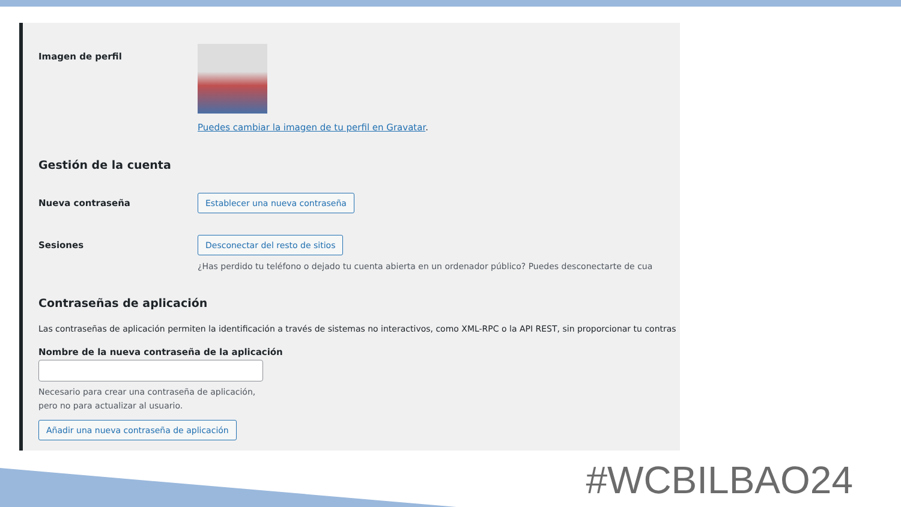Imagen de perfil Puedes cambiar la imagen de tu perfil en Gravatar.
Gestión de la cuenta
Nueva contraseña
Establecer una nueva contraseña
Sesiones Desconectar del resto de sitios
¿Has perdido tu teléfono o dejado tu cuenta abierta en un ordenador público? Puedes desconectarte de cua
Contraseñas de aplicación
Las contraseñas de aplicación permiten la identificación a través de sistemas no interactivos, como XML-RPC o la API REST, sin proporcionar tu contras
Nombre de la nueva contraseña de la aplicación
Necesario para crear una contraseña de aplicación,
pero no para actualizar al usuario.
Añadir una nueva contraseña de aplicación
#WCBILBAO24